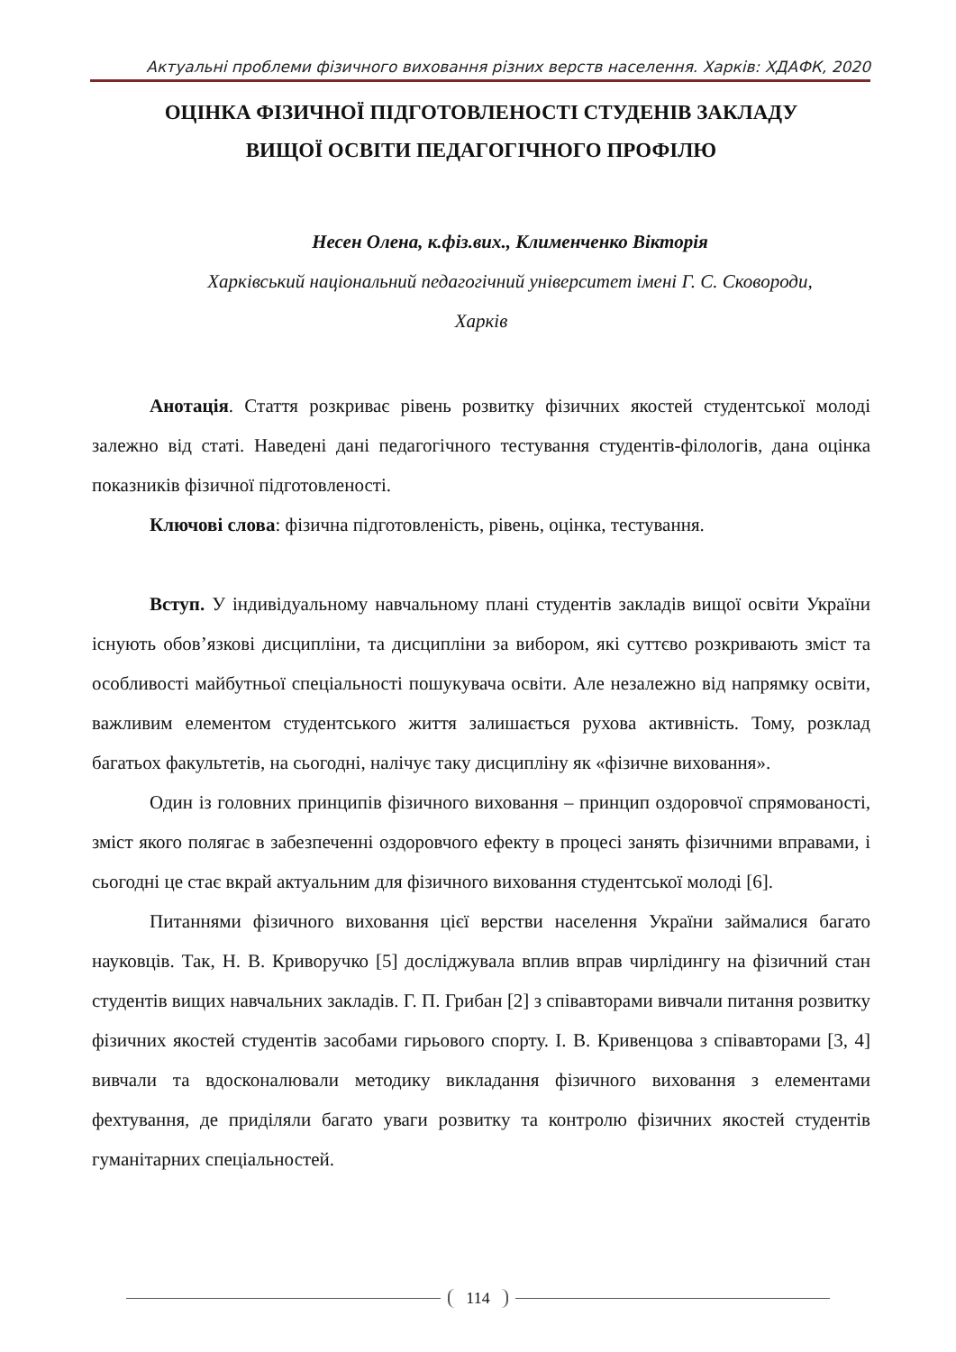Актуальні проблеми фізичного виховання різних верств населення. Харків: ХДАФК, 2020
ОЦІНКА ФІЗИЧНОЇ ПІДГОТОВЛЕНОСТІ СТУДЕНІВ ЗАКЛАДУ
ВИЩОЇ ОСВІТИ ПЕДАГОГІЧНОГО ПРОФІЛЮ
Несен Олена, к.фіз.вих., Клименченко Вікторія
Харківський національний педагогічний університет імені Г. С. Сковороди,
Харків
Анотація. Стаття розкриває рівень розвитку фізичних якостей студентської молоді залежно від статі. Наведені дані педагогічного тестування студентів-філологів, дана оцінка показників фізичної підготовленості.
Ключові слова: фізична підготовленість, рівень, оцінка, тестування.
Вступ. У індивідуальному навчальному плані студентів закладів вищої освіти України існують обов’язкові дисципліни, та дисципліни за вибором, які суттєво розкривають зміст та особливості майбутньої спеціальності пошукувача освіти. Але незалежно від напрямку освіти, важливим елементом студентського життя залишається рухова активність. Тому, розклад багатьох факультетів, на сьогодні, налічує таку дисципліну як «фізичне виховання».
Один із головних принципів фізичного виховання – принцип оздоровчої спрямованості, зміст якого полягає в забезпеченні оздоровчого ефекту в процесі занять фізичними вправами, і сьогодні це стає вкрай актуальним для фізичного виховання студентської молоді [6].
Питаннями фізичного виховання цієї верстви населення України займалися багато науковців. Так, Н. В. Криворучко [5] досліджувала вплив вправ чирлідингу на фізичний стан студентів вищих навчальних закладів. Г. П. Грибан [2] з співавторами вивчали питання розвитку фізичних якостей студентів засобами гирьового спорту. І. В. Кривенцова з співавторами [3, 4] вивчали та вдосконалювали методику викладання фізичного виховання з елементами фехтування, де приділяли багато уваги розвитку та контролю фізичних якостей студентів гуманітарних спеціальностей.
114